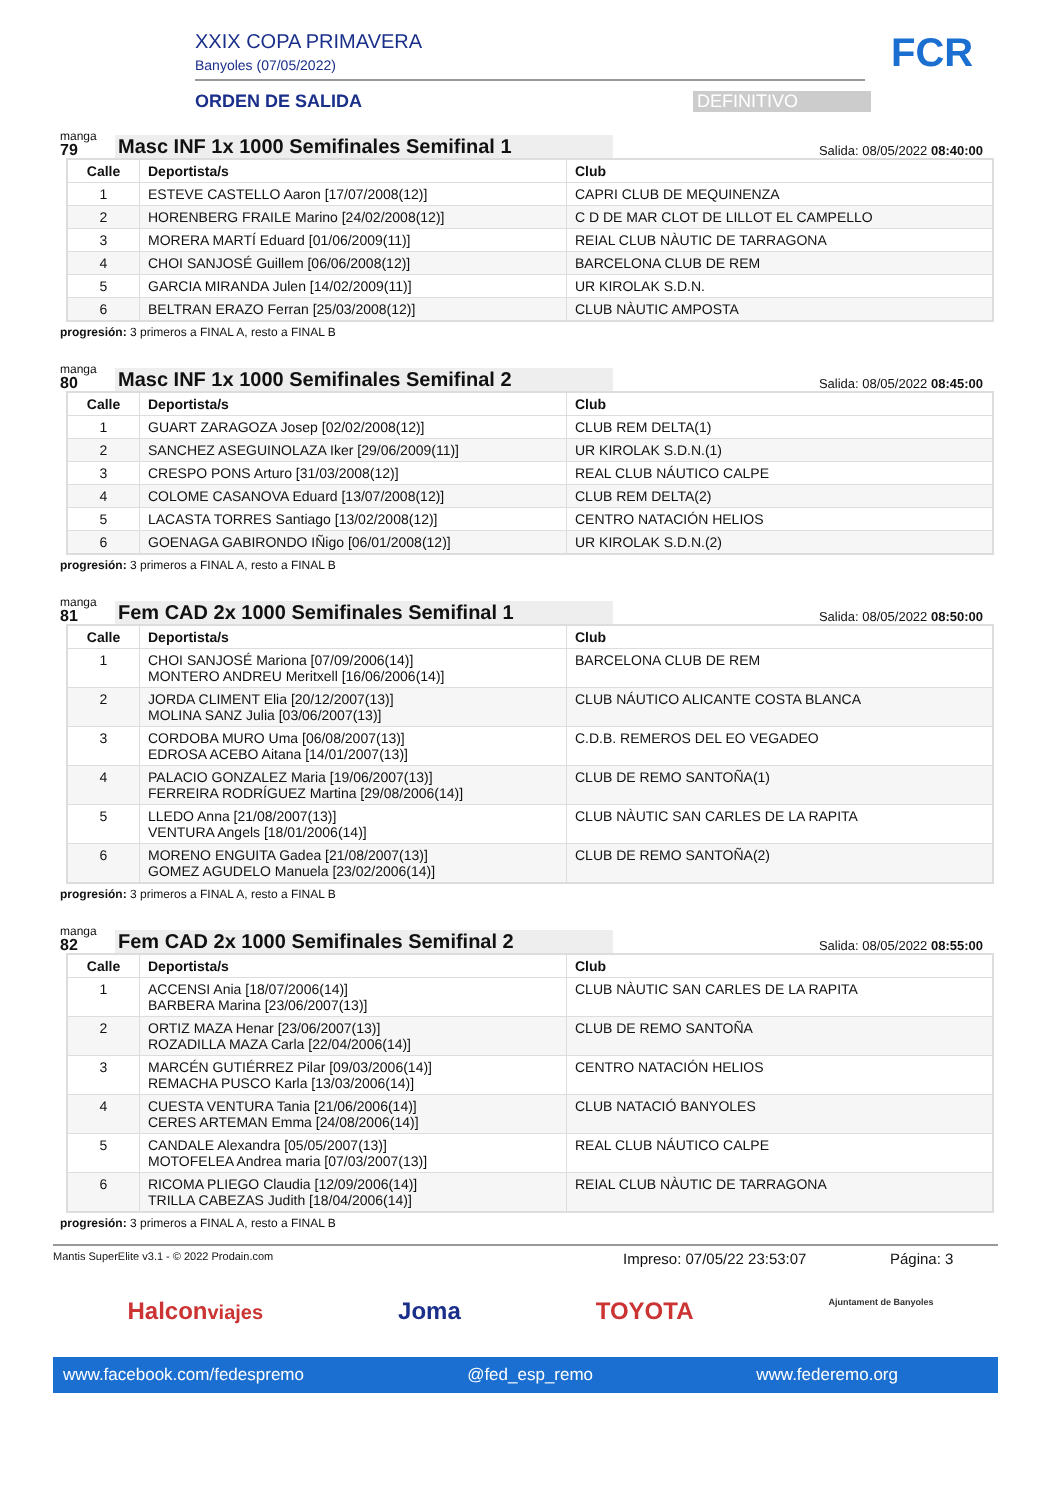XXIX COPA PRIMAVERA
Banyoles (07/05/2022)
ORDEN DE SALIDA DEFINITIVO
FCR
manga
79
Masc INF 1x 1000 Semifinales Semifinal 1
Salida: 08/05/2022 08:40:00
| Calle | Deportista/s | Club |
| --- | --- | --- |
| 1 | ESTEVE CASTELLO Aaron [17/07/2008(12)] | CAPRI CLUB DE MEQUINENZA |
| 2 | HORENBERG FRAILE Marino [24/02/2008(12)] | C D DE MAR CLOT DE LILLOT EL CAMPELLO |
| 3 | MORERA MARTÍ Eduard [01/06/2009(11)] | REIAL CLUB NÀUTIC DE TARRAGONA |
| 4 | CHOI SANJOSÉ Guillem [06/06/2008(12)] | BARCELONA CLUB DE REM |
| 5 | GARCIA MIRANDA Julen [14/02/2009(11)] | UR KIROLAK S.D.N. |
| 6 | BELTRAN ERAZO Ferran [25/03/2008(12)] | CLUB NÀUTIC AMPOSTA |
progresión: 3 primeros a FINAL A, resto a FINAL B
manga
80
Masc INF 1x 1000 Semifinales Semifinal 2
Salida: 08/05/2022 08:45:00
| Calle | Deportista/s | Club |
| --- | --- | --- |
| 1 | GUART ZARAGOZA Josep [02/02/2008(12)] | CLUB REM DELTA(1) |
| 2 | SANCHEZ ASEGUINOLAZA Iker [29/06/2009(11)] | UR KIROLAK S.D.N.(1) |
| 3 | CRESPO PONS Arturo [31/03/2008(12)] | REAL CLUB NÁUTICO CALPE |
| 4 | COLOME CASANOVA Eduard [13/07/2008(12)] | CLUB REM DELTA(2) |
| 5 | LACASTA TORRES Santiago [13/02/2008(12)] | CENTRO NATACIÓN HELIOS |
| 6 | GOENAGA GABIRONDO IÑigo [06/01/2008(12)] | UR KIROLAK S.D.N.(2) |
progresión: 3 primeros a FINAL A, resto a FINAL B
manga
81
Fem CAD 2x 1000 Semifinales Semifinal 1
Salida: 08/05/2022 08:50:00
| Calle | Deportista/s | Club |
| --- | --- | --- |
| 1 | CHOI SANJOSÉ Mariona [07/09/2006(14)] MONTERO ANDREU Meritxell [16/06/2006(14)] | BARCELONA CLUB DE REM |
| 2 | JORDA CLIMENT Elia [20/12/2007(13)] MOLINA SANZ Julia [03/06/2007(13)] | CLUB NÁUTICO ALICANTE COSTA BLANCA |
| 3 | CORDOBA MURO Uma [06/08/2007(13)] EDROSA ACEBO Aitana [14/01/2007(13)] | C.D.B. REMEROS DEL EO VEGADEO |
| 4 | PALACIO GONZALEZ Maria [19/06/2007(13)] FERREIRA RODRÍGUEZ Martina [29/08/2006(14)] | CLUB DE REMO SANTOÑA(1) |
| 5 | LLEDO Anna [21/08/2007(13)] VENTURA Angels [18/01/2006(14)] | CLUB NÀUTIC SAN CARLES DE LA RAPITA |
| 6 | MORENO ENGUITA Gadea [21/08/2007(13)] GOMEZ AGUDELO Manuela [23/02/2006(14)] | CLUB DE REMO SANTOÑA(2) |
progresión: 3 primeros a FINAL A, resto a FINAL B
manga
82
Fem CAD 2x 1000 Semifinales Semifinal 2
Salida: 08/05/2022 08:55:00
| Calle | Deportista/s | Club |
| --- | --- | --- |
| 1 | ACCENSI Ania [18/07/2006(14)] BARBERA Marina [23/06/2007(13)] | CLUB NÀUTIC SAN CARLES DE LA RAPITA |
| 2 | ORTIZ MAZA Henar [23/06/2007(13)] ROZADILLA MAZA Carla [22/04/2006(14)] | CLUB DE REMO SANTOÑA |
| 3 | MARCÉN GUTIÉRREZ Pilar [09/03/2006(14)] REMACHA PUSCO Karla [13/03/2006(14)] | CENTRO NATACIÓN HELIOS |
| 4 | CUESTA VENTURA Tania [21/06/2006(14)] CERES ARTEMAN Emma [24/08/2006(14)] | CLUB NATACIÓ BANYOLES |
| 5 | CANDALE Alexandra [05/05/2007(13)] MOTOFELEA Andrea maria [07/03/2007(13)] | REAL CLUB NÁUTICO CALPE |
| 6 | RICOMA PLIEGO Claudia [12/09/2006(14)] TRILLA CABEZAS Judith [18/04/2006(14)] | REIAL CLUB NÀUTIC DE TARRAGONA |
progresión: 3 primeros a FINAL A, resto a FINAL B
Mantis SuperElite v3.1 - © 2022 Prodain.com Impreso: 07/05/22 23:53:07 Página: 3
Halconviajes Joma TOYOTA Ajuntament de Banyoles
www.facebook.com/fedespremo @fed_esp_remo www.federemo.org